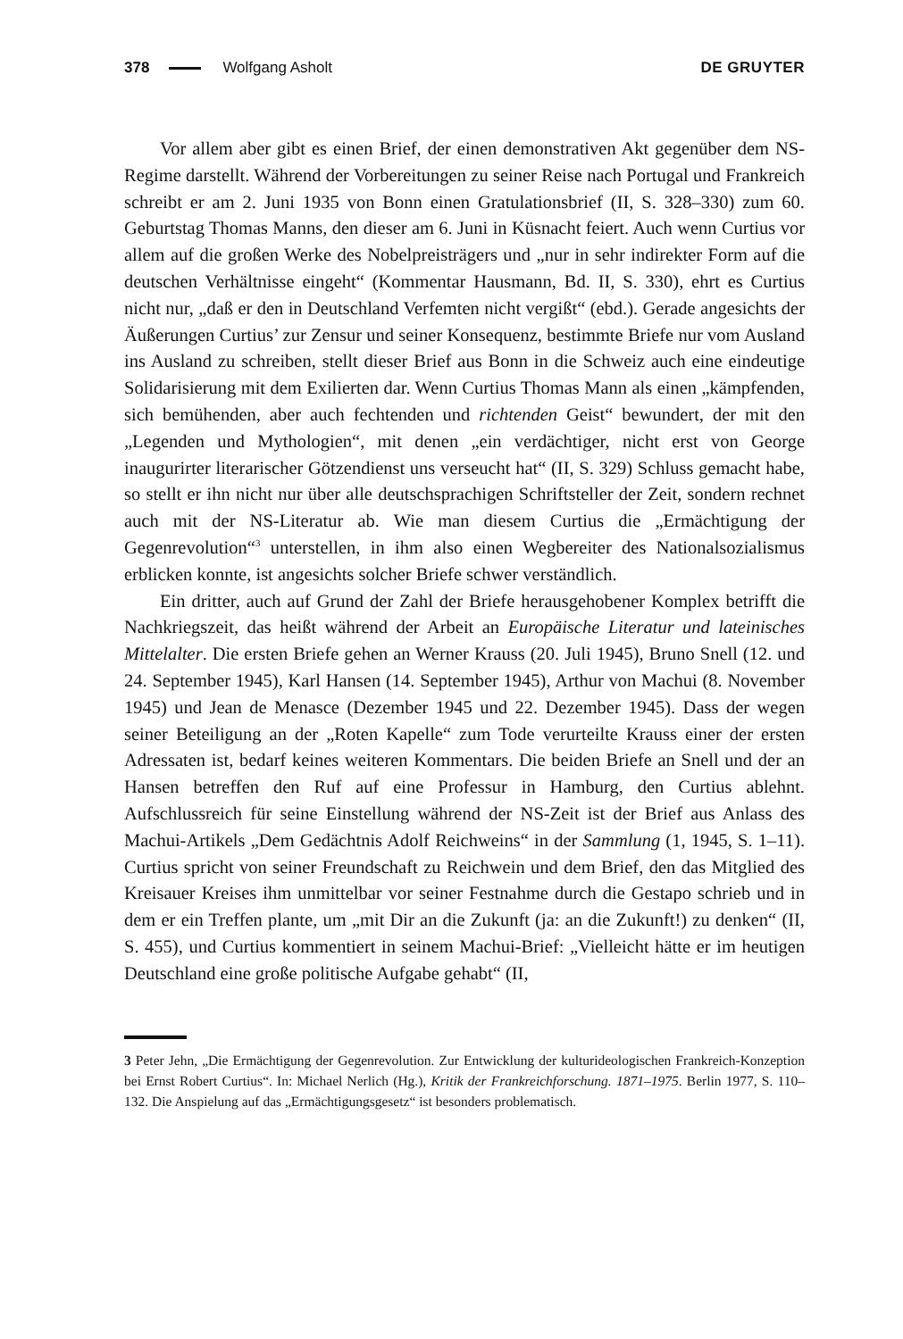378 Wolfgang Asholt DE GRUYTER
Vor allem aber gibt es einen Brief, der einen demonstrativen Akt gegenüber dem NS-Regime darstellt. Während der Vorbereitungen zu seiner Reise nach Portugal und Frankreich schreibt er am 2. Juni 1935 von Bonn einen Gratulationsbrief (II, S. 328–330) zum 60. Geburtstag Thomas Manns, den dieser am 6. Juni in Küsnacht feiert. Auch wenn Curtius vor allem auf die großen Werke des Nobelpreisträgers und „nur in sehr indirekter Form auf die deutschen Verhältnisse eingeht“ (Kommentar Hausmann, Bd. II, S. 330), ehrt es Curtius nicht nur, „daß er den in Deutschland Verfemten nicht vergißt“ (ebd.). Gerade angesichts der Äußerungen Curtius’ zur Zensur und seiner Konsequenz, bestimmte Briefe nur vom Ausland ins Ausland zu schreiben, stellt dieser Brief aus Bonn in die Schweiz auch eine eindeutige Solidarisierung mit dem Exilierten dar. Wenn Curtius Thomas Mann als einen „kämpfenden, sich bemühenden, aber auch fechtenden und richtenden Geist“ bewundert, der mit den „Legenden und Mythologien“, mit denen „ein verdächtiger, nicht erst von George inaugurirter literarischer Götzendienst uns verseucht hat“ (II, S. 329) Schluss gemacht habe, so stellt er ihn nicht nur über alle deutschsprachigen Schriftsteller der Zeit, sondern rechnet auch mit der NS-Literatur ab. Wie man diesem Curtius die „Ermächtigung der Gegenrevolution“<sup>3</sup> unterstellen, in ihm also einen Wegbereiter des Nationalsozialismus erblicken konnte, ist angesichts solcher Briefe schwer verständlich.
Ein dritter, auch auf Grund der Zahl der Briefe herausgehobener Komplex betrifft die Nachkriegszeit, das heißt während der Arbeit an Europäische Literatur und lateinisches Mittelalter. Die ersten Briefe gehen an Werner Krauss (20. Juli 1945), Bruno Snell (12. und 24. September 1945), Karl Hansen (14. September 1945), Arthur von Machui (8. November 1945) und Jean de Menasce (Dezember 1945 und 22. Dezember 1945). Dass der wegen seiner Beteiligung an der „Roten Kapelle“ zum Tode verurteilte Krauss einer der ersten Adressaten ist, bedarf keines weiteren Kommentars. Die beiden Briefe an Snell und der an Hansen betreffen den Ruf auf eine Professur in Hamburg, den Curtius ablehnt. Aufschlussreich für seine Einstellung während der NS-Zeit ist der Brief aus Anlass des Machui-Artikels „Dem Gedächtnis Adolf Reichweins“ in der Sammlung (1, 1945, S. 1–11). Curtius spricht von seiner Freundschaft zu Reichwein und dem Brief, den das Mitglied des Kreisauer Kreises ihm unmittelbar vor seiner Festnahme durch die Gestapo schrieb und in dem er ein Treffen plante, um „mit Dir an die Zukunft (ja: an die Zukunft!) zu denken“ (II, S. 455), und Curtius kommentiert in seinem Machui-Brief: „Vielleicht hätte er im heutigen Deutschland eine große politische Aufgabe gehabt“ (II,
3 Peter Jehn, „Die Ermächtigung der Gegenrevolution. Zur Entwicklung der kulturideologischen Frankreich-Konzeption bei Ernst Robert Curtius“. In: Michael Nerlich (Hg.), Kritik der Frankreichforschung. 1871–1975. Berlin 1977, S. 110–132. Die Anspielung auf das „Ermächtigungsgesetz“ ist besonders problematisch.